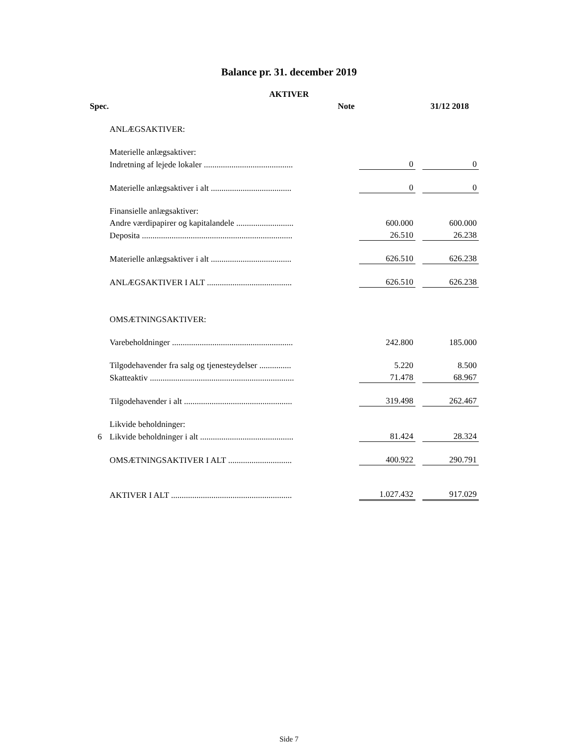Balance pr. 31. december 2019
AKTIVER
| Spec. | | Note | | | 31/12 2018 |
| --- | --- | --- | --- | --- | --- |
| | ANLÆGSAKTIVER: | | | | |
| | Materielle anlægsaktiver: | | | | |
| | Indretning af lejede lokaler .......................................... | | 0 | | 0 |
| | Materielle anlægsaktiver i alt ...................................... | | 0 | | 0 |
| | Finansielle anlægsaktiver: | | | | |
| | Andre værdipapirer og kapitalandele ........................... | | 600.000 | | 600.000 |
| | Deposita ....................................................................... | | 26.510 | | 26.238 |
| | Materielle anlægsaktiver i alt ...................................... | | 626.510 | | 626.238 |
| | ANLÆGSAKTIVER I ALT ........................................ | | 626.510 | | 626.238 |
| | OMSÆTNINGSAKTIVER: | | | | |
| | Varebeholdninger ......................................................... | | 242.800 | | 185.000 |
| | Tilgodehavender fra salg og tjenesteydelser ............... | | 5.220 | | 8.500 |
| | Skatteaktiv .................................................................... | | 71.478 | | 68.967 |
| | Tilgodehavender i alt ................................................... | | 319.498 | | 262.467 |
| | Likvide beholdninger: | | | | |
| 6 | Likvide beholdninger i alt ............................................ | | 81.424 | | 28.324 |
| | OMSÆTNINGSAKTIVER I ALT .............................. | | 400.922 | | 290.791 |
| | AKTIVER I ALT ......................................................... | | 1.027.432 | | 917.029 |
Side 7